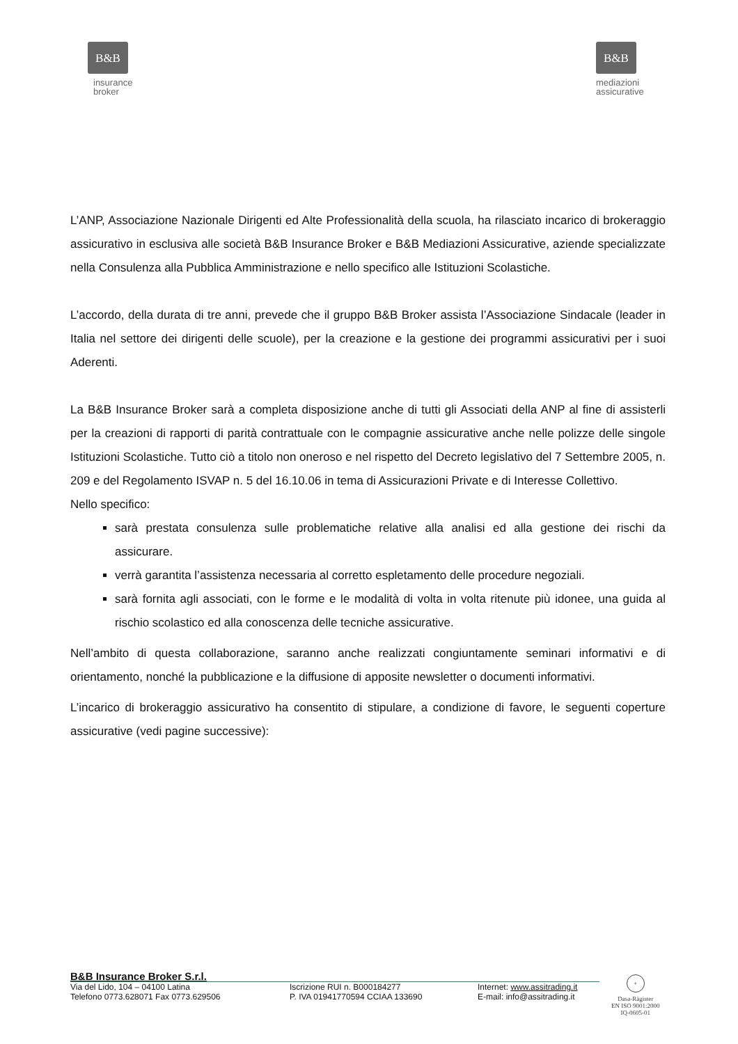B&B
insurance
broker
B&B
mediazioni
assicurative
L’ANP, Associazione Nazionale Dirigenti ed Alte Professionalità della scuola, ha rilasciato incarico di brokeraggio assicurativo in esclusiva alle società B&B Insurance Broker e B&B Mediazioni Assicurative, aziende specializzate nella Consulenza alla Pubblica Amministrazione e nello specifico alle Istituzioni Scolastiche.
L’accordo, della durata di tre anni, prevede che il gruppo B&B Broker assista l’Associazione Sindacale (leader in Italia nel settore dei dirigenti delle scuole), per la creazione e la gestione dei programmi assicurativi per i suoi Aderenti.
La B&B Insurance Broker sarà a completa disposizione anche di tutti gli Associati della ANP al fine di assisterli per la creazioni di rapporti di parità contrattuale con le compagnie assicurative anche nelle polizze delle singole Istituzioni Scolastiche. Tutto ciò a titolo non oneroso e nel rispetto del Decreto legislativo del 7 Settembre 2005, n. 209 e del Regolamento ISVAP n. 5 del 16.10.06 in tema di Assicurazioni Private e di Interesse Collettivo.
Nello specifico:
sarà prestata consulenza sulle problematiche relative alla analisi ed alla gestione dei rischi da assicurare.
verrà garantita l’assistenza necessaria al corretto espletamento delle procedure negoziali.
sarà fornita agli associati, con le forme e le modalità di volta in volta ritenute più idonee, una guida al rischio scolastico ed alla conoscenza delle tecniche assicurative.
Nell’ambito di questa collaborazione, saranno anche realizzati congiuntamente seminari informativi e di orientamento, nonché la pubblicazione e la diffusione di apposite newsletter o documenti informativi.
L’incarico di brokeraggio assicurativo ha consentito di stipulare, a condizione di favore, le seguenti coperture assicurative (vedi pagine successive):
B&B Insurance Broker S.r.l.
Via del Lido, 104 – 04100 Latina
Telefono 0773.628071 Fax 0773.629506
Iscrizione RUI n. B000184277
P. IVA 01941770594 CCIAA 133690
Internet: www.assitrading.it
E-mail: info@assitrading.it
+
Dasa-Rägister
EN ISO 9001:2000
IQ-0605-01